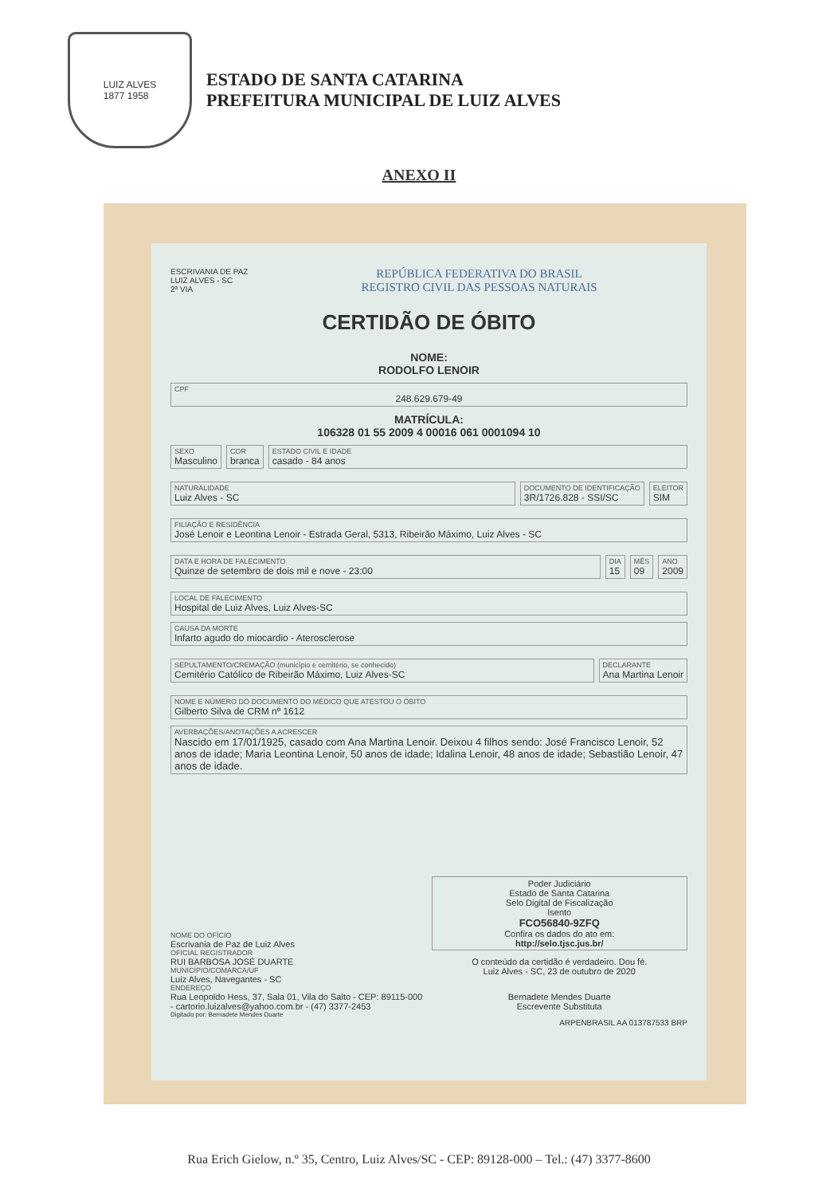LUIZ ALVES
1877 1958
ESTADO DE SANTA CATARINA
PREFEITURA MUNICIPAL DE LUIZ ALVES
ANEXO II
ESCRIVANIA DE PAZ LUIZ ALVES - SC
2ª VIA
REPÚBLICA FEDERATIVA DO BRASIL
REGISTRO CIVIL DAS PESSOAS NATURAIS
CERTIDÃO DE ÓBITO
NOME:
RODOLFO LENOIR
CPF
248.629.679-49
MATRÍCULA:
106328 01 55 2009 4 00016 061 0001094 10
SEXO
Masculino
COR
branca
ESTADO CIVIL E IDADE
casado - 84 anos
NATURALIDADE
Luiz Alves - SC
DOCUMENTO DE IDENTIFICAÇÃO
3R/1726.828 - SSI/SC
ELEITOR
SIM
FILIAÇÃO E RESIDÊNCIA
José Lenoir e Leontina Lenoir - Estrada Geral, 5313, Ribeirão Máximo, Luiz Alves - SC
DATA E HORA DE FALECIMENTO
Quinze de setembro de dois mil e nove - 23:00
DIA
15
MÊS
09
ANO
2009
LOCAL DE FALECIMENTO
Hospital de Luiz Alves, Luiz Alves-SC
CAUSA DA MORTE
Infarto agudo do miocardio - Aterosclerose
SEPULTAMENTO/CREMAÇÃO (município e cemitério, se conhecido)
Cemitério Católico de Ribeirão Máximo, Luiz Alves-SC
DECLARANTE
Ana Martina Lenoir
NOME E NÚMERO DO DOCUMENTO DO MÉDICO QUE ATESTOU O ÓBITO
Gilberto Silva de CRM nº 1612
AVERBAÇÕES/ANOTAÇÕES A ACRESCER
Nascido em 17/01/1925, casado com Ana Martina Lenoir. Deixou 4 filhos sendo: José Francisco Lenoir, 52 anos de idade; Maria Leontina Lenoir, 50 anos de idade; Idalina Lenoir, 48 anos de idade; Sebastião Lenoir, 47 anos de idade.
NOME DO OFÍCIO
Escrivania de Paz de Luiz Alves
OFICIAL REGISTRADOR
RUI BARBOSA JOSÉ DUARTE
MUNICÍPIO/COMARCA/UF
Luiz Alves, Navegantes - SC
ENDEREÇO
Rua Leopoldo Hess, 37, Sala 01, Vila do Salto - CEP: 89115-000 - cartorio.luizalves@yahoo.com.br - (47) 3377-2453
Poder Judiciário
Estado de Santa Catarina
Selo Digital de Fiscalização
Isento
FCO56840-9ZFQ
Confira os dados do ato em:
http://selo.tjsc.jus.br/
O conteúdo da certidão é verdadeiro. Dou fé.
Luiz Alves - SC, 23 de outubro de 2020
Bernadete Mendes Duarte
Escrevente Substituta
Digitado por: Bernadete Mendes Duarte
ARPENBRASIL AA 013787533 BRP
Rua Erich Gielow, n.º 35, Centro, Luiz Alves/SC - CEP: 89128-000 – Tel.: (47) 3377-8600